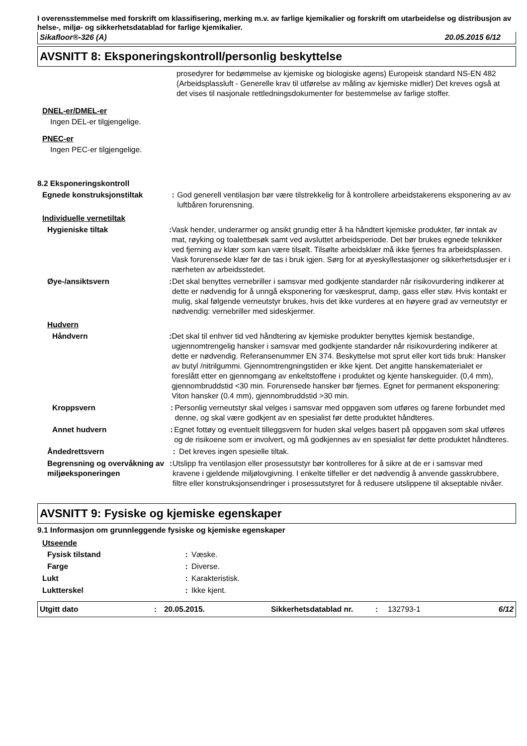I overensstemmelse med forskrift om klassifisering, merking m.v. av farlige kjemikalier og forskrift om utarbeidelse og distribusjon av helse-, miljø- og sikkerhetsdatablad for farlige kjemikalier.
Sikafloor®-326 (A) 20.05.2015 6/12
AVSNITT 8: Eksponeringskontroll/personlig beskyttelse
prosedyrer for bedømmelse av kjemiske og biologiske agens) Europeisk standard NS-EN 482 (Arbeidsplassluft - Generelle krav til utførelse av måling av kjemiske midler) Det kreves også at det vises til nasjonale rettledningsdokumenter for bestemmelse av farlige stoffer.
DNEL-er/DMEL-er
Ingen DEL-er tilgjengelige.
PNEC-er
Ingen PEC-er tilgjengelige.
8.2 Eksponeringskontroll
Egnede konstruksjonstiltak: God generell ventilasjon bør være tilstrekkelig for å kontrollere arbeidstakerens eksponering av av luftbåren forurensning.
Individuelle vernetiltak
Hygieniske tiltak: Vask hender, underarmer og ansikt grundig etter å ha håndtert kjemiske produkter, før inntak av mat, røyking og toalettbesøk samt ved avsluttet arbeidsperiode. Det bør brukes egnede teknikker ved fjerning av klær som kan være tilsølt. Tilsølte arbeidsklær må ikke fjernes fra arbeidsplassen. Vask forurensede klær før de tas i bruk igjen. Sørg for at øyeskyllestasjoner og sikkerhetsdusjer er i nærheten av arbeidsstedet.
Øye-/ansiktsvern: Det skal benyttes vernebriller i samsvar med godkjente standarder når risikovurdering indikerer at dette er nødvendig for å unngå eksponering for væskesprut, damp, gass eller støv. Hvis kontakt er mulig, skal følgende verneutstyr brukes, hvis det ikke vurderes at en høyere grad av verneutstyr er nødvendig: vernebriller med sideskjermer.
Hudvern
Håndvern: Det skal til enhver tid ved håndtering av kjemiske produkter benyttes kjemisk bestandige, ugjennomtrengelig hansker i samsvar med godkjente standarder når risikovurdering indikerer at dette er nødvendig. Referansenummer EN 374. Beskyttelse mot sprut eller kort tids bruk: Hansker av butyl /nitrilgummi. Gjennomtrengningstiden er ikke kjent. Det angitte hanskematerialet er foreslått etter en gjennomgang av enkeltstoffene i produktet og kjente hanskeguider. (0,4 mm), gjennombruddstid <30 min. Forurensede hansker bør fjernes. Egnet for permanent eksponering: Viton hansker (0.4 mm), gjennombruddstid >30 min.
Kroppsvern: Personlig verneutstyr skal velges i samsvar med oppgaven som utføres og farene forbundet med denne, og skal være godkjent av en spesialist før dette produktet håndteres.
Annet hudvern: Egnet fottøy og eventuelt tilleggsvern for huden skal velges basert på oppgaven som skal utføres og de risikoene som er involvert, og må godkjennes av en spesialist før dette produktet håndteres.
Åndedrettsvern: Det kreves ingen spesielle tiltak.
Begrensning og overvåkning av miljøeksponeringen: Utslipp fra ventilasjon eller prosessutstyr bør kontrolleres for å sikre at de er i samsvar med kravene i gjeldende miljølovgivning. I enkelte tilfeller er det nødvendig å anvende gasskrubbere, filtre eller konstruksjonsendringer i prosessutstyret for å redusere utslippene til akseptable nivåer.
AVSNITT 9: Fysiske og kjemiske egenskaper
9.1 Informasjon om grunnleggende fysiske og kjemiske egenskaper
Utseende
Fysisk tilstand: Væske.
Farge: Diverse.
Lukt: Karakteristisk.
Luktterskel: Ikke kjent.
Utgitt dato: 20.05.2015. Sikkerhetsdatablad nr.: 132793-1 6/12